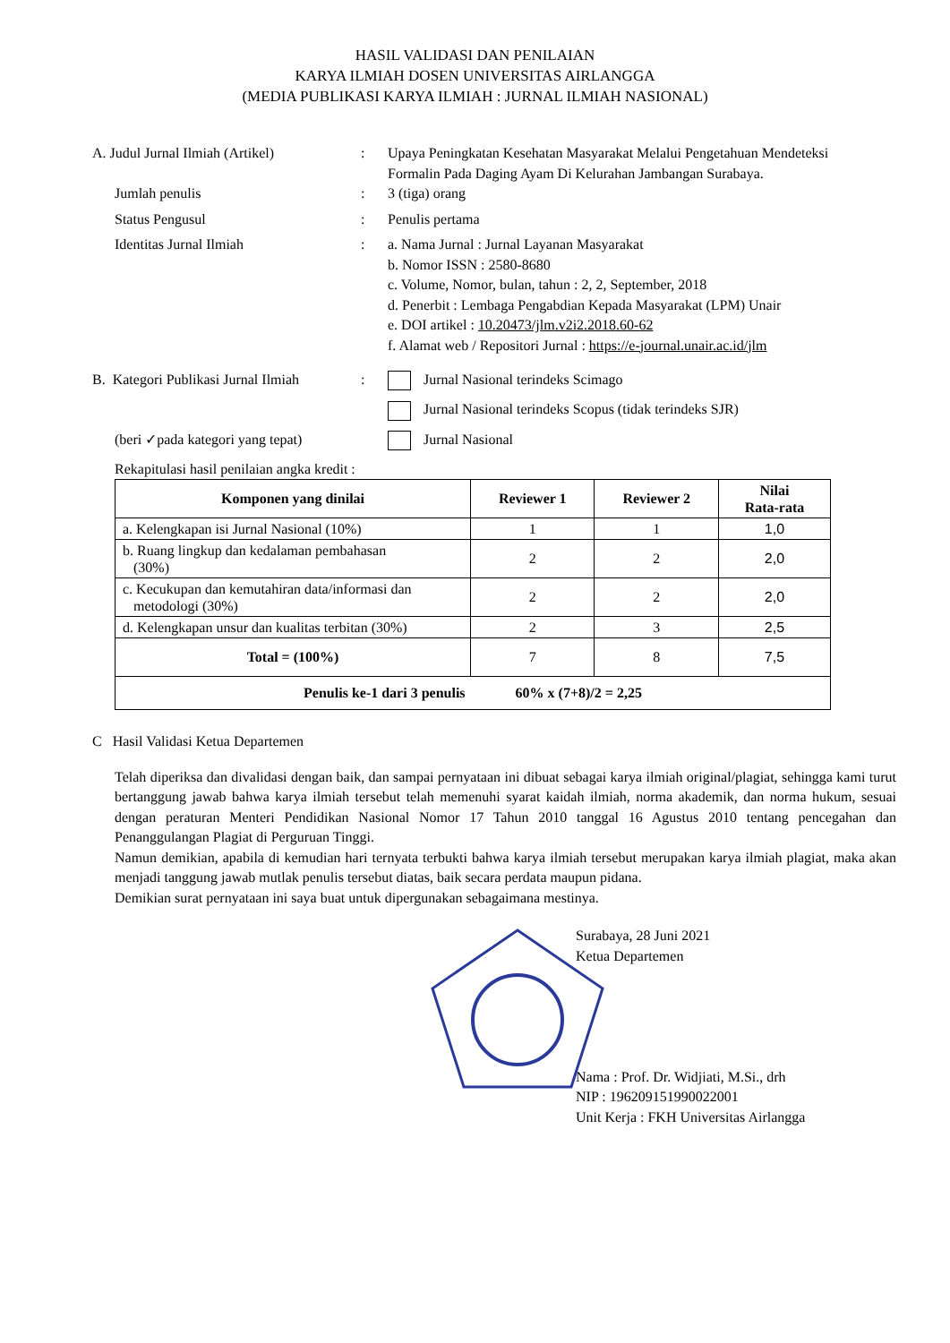HASIL VALIDASI DAN PENILAIAN
KARYA ILMIAH DOSEN UNIVERSITAS AIRLANGGA
(MEDIA PUBLIKASI KARYA ILMIAH : JURNAL ILMIAH NASIONAL)
A. Judul Jurnal Ilmiah (Artikel)
: Upaya Peningkatan Kesehatan Masyarakat Melalui Pengetahuan Mendeteksi Formalin Pada Daging Ayam Di Kelurahan Jambangan Surabaya.
Jumlah penulis : 3 (tiga) orang
Status Pengusul : Penulis pertama
Identitas Jurnal Ilmiah : a. Nama Jurnal : Jurnal Layanan Masyarakat
b. Nomor ISSN : 2580-8680
c. Volume, Nomor, bulan, tahun : 2, 2, September, 2018
d. Penerbit : Lembaga Pengabdian Kepada Masyarakat (LPM) Unair
e. DOI artikel : 10.20473/jlm.v2i2.2018.60-62
f. Alamat web / Repositori Jurnal : https://e-journal.unair.ac.id/jlm
B. Kategori Publikasi Jurnal Ilmiah
: Jurnal Nasional terindeks Scimago
Jurnal Nasional terindeks Scopus (tidak terindeks SJR)
(beri ✓pada kategori yang tepat)
Jurnal Nasional
Rekapitulasi hasil penilaian angka kredit :
| Komponen yang dinilai | Reviewer 1 | Reviewer 2 | Nilai Rata-rata |
| --- | --- | --- | --- |
| a. Kelengkapan isi Jurnal Nasional (10%) | 1 | 1 | 1,0 |
| b. Ruang lingkup dan kedalaman pembahasan (30%) | 2 | 2 | 2,0 |
| c. Kecukupan dan kemutahiran data/informasi dan metodologi (30%) | 2 | 2 | 2,0 |
| d. Kelengkapan unsur dan kualitas terbitan (30%) | 2 | 3 | 2,5 |
| Total = (100%) | 7 | 8 | 7,5 |
| Penulis ke-1 dari 3 penulis 60% x (7+8)/2 = 2,25 | | | |
C Hasil Validasi Ketua Departemen
Telah diperiksa dan divalidasi dengan baik, dan sampai pernyataan ini dibuat sebagai karya ilmiah original/plagiat, sehingga kami turut bertanggung jawab bahwa karya ilmiah tersebut telah memenuhi syarat kaidah ilmiah, norma akademik, dan norma hukum, sesuai dengan peraturan Menteri Pendidikan Nasional Nomor 17 Tahun 2010 tanggal 16 Agustus 2010 tentang pencegahan dan Penanggulangan Plagiat di Perguruan Tinggi.
Namun demikian, apabila di kemudian hari ternyata terbukti bahwa karya ilmiah tersebut merupakan karya ilmiah plagiat, maka akan menjadi tanggung jawab mutlak penulis tersebut diatas, baik secara perdata maupun pidana.
Demikian surat pernyataan ini saya buat untuk dipergunakan sebagaimana mestinya.
Surabaya, 28 Juni 2021
Ketua Departemen
Nama : Prof. Dr. Widjiati, M.Si., drh
NIP : 196209151990022001
Unit Kerja : FKH Universitas Airlangga